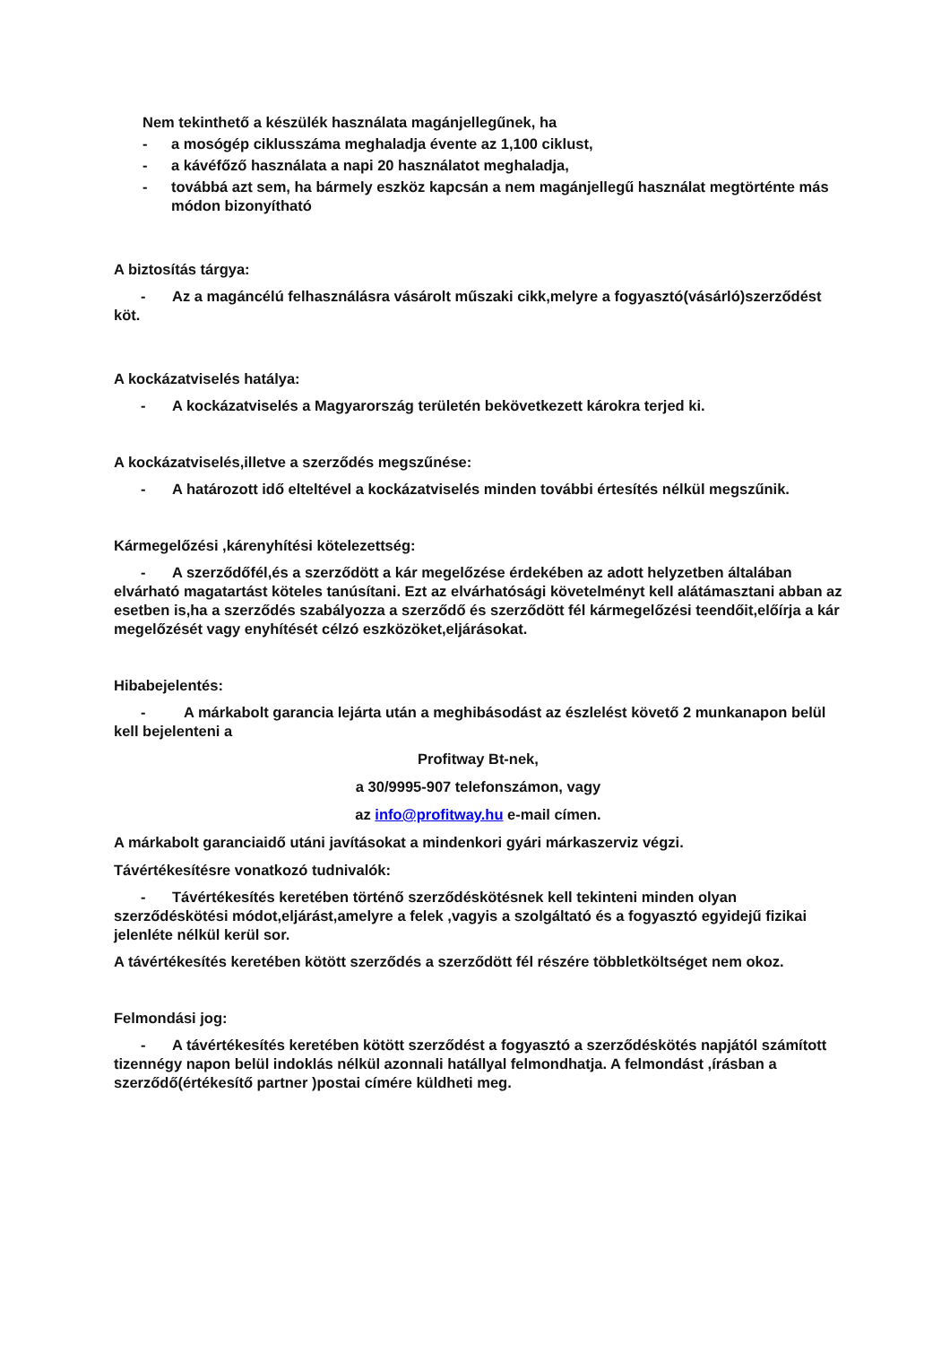Nem tekinthető a készülék használata magánjellegűnek, ha
- a mosógép ciklusszáma meghaladja évente az 1,100 ciklust,
- a kávéfőző használata a napi 20 használatot meghaladja,
- továbbá azt sem, ha bármely eszköz kapcsán a nem magánjellegű használat megtörténte más módon bizonyítható
A biztosítás tárgya:
- Az a magáncélú felhasználásra vásárolt műszaki cikk,melyre a fogyasztó(vásárló)szerződést köt.
A kockázatviselés hatálya:
- A kockázatviselés a Magyarország területén bekövetkezett károkra terjed ki.
A kockázatviselés,illetve a szerződés megszűnése:
- A határozott idő elteltével a kockázatviselés minden további értesítés nélkül megszűnik.
Kármegelőzési ,kárenyhítési kötelezettség:
- A szerződőfél,és a szerződött a kár megelőzése érdekében az adott helyzetben általában elvárható magatartást köteles tanúsítani. Ezt az elvárhatósági követelményt kell alátámasztani abban az esetben is,ha a szerződés szabályozza a szerződő és szerződött fél kármegelőzési teendőit,előírja a kár megelőzését vagy enyhítését célzó eszközöket,eljárásokat.
Hibabejelentés:
- A márkabolt garancia lejárta után a meghibásodást az észlelést követő 2 munkanapon belül kell bejelenteni a
Profitway Bt-nek,
a 30/9995-907 telefonszámon, vagy
az info@profitway.hu e-mail címen.
A márkabolt garanciaidő utáni javításokat a mindenkori gyári márkaszerviz végzi.
Távértékesítésre vonatkozó tudnivalók:
- Távértékesítés keretében történő szerződéskötésnek kell tekinteni minden olyan szerződéskötési módot,eljárást,amelyre a felek ,vagyis a szolgáltató és a fogyasztó egyidejű fizikai jelenléte nélkül kerül sor.
A távértékesítés keretében kötött szerződés a szerződött fél részére többletköltséget nem okoz.
Felmondási jog:
- A távértékesítés keretében kötött szerződést a fogyasztó a szerződéskötés napjától számított tizennégy napon belül indoklás nélkül azonnali hatállyal felmondhatja. A felmondást ,írásban a szerződő(értékesítő partner )postai címére küldheti meg.